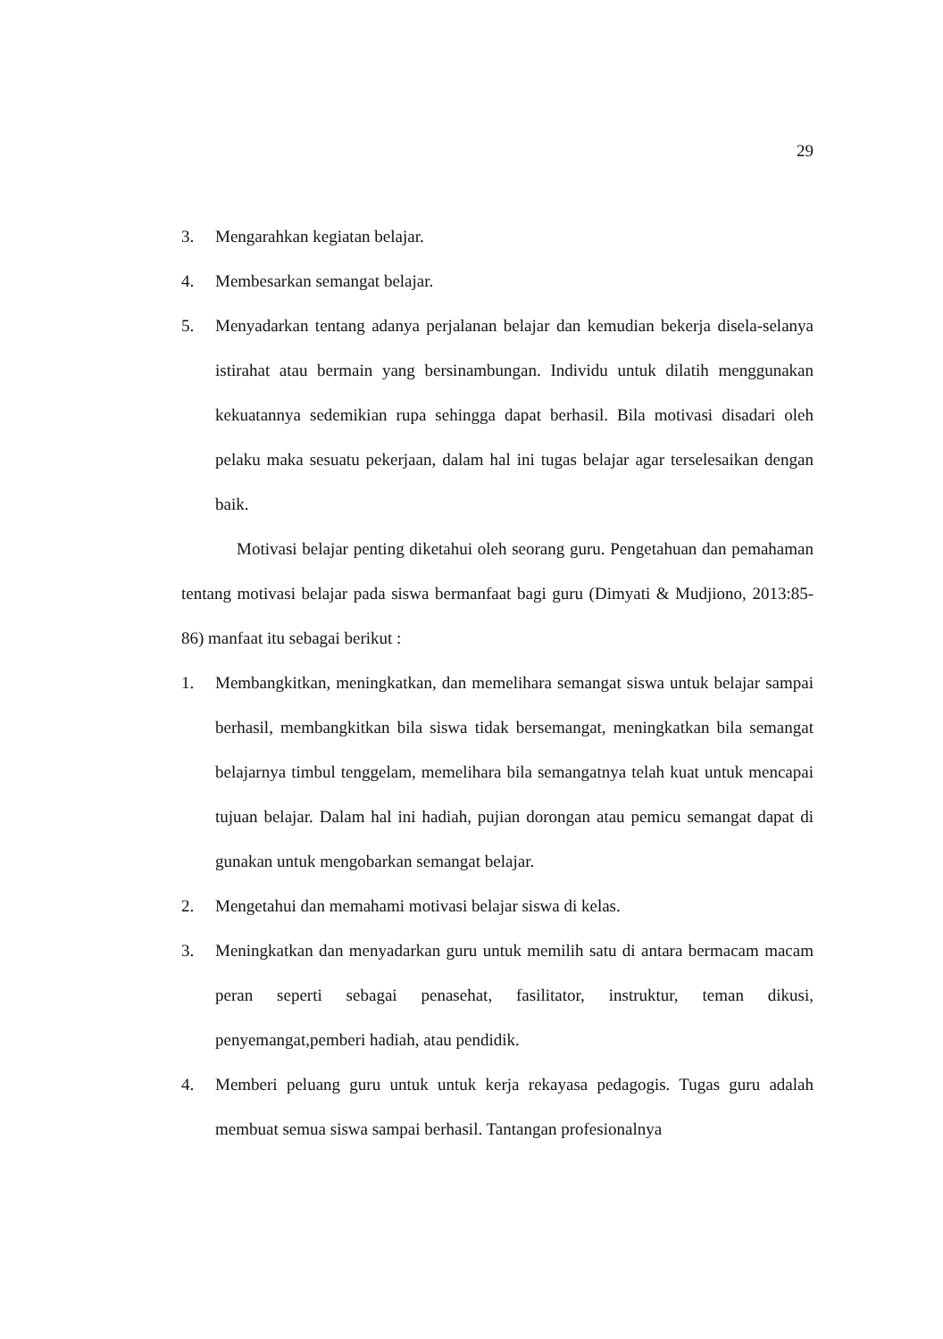29
3. Mengarahkan kegiatan belajar.
4. Membesarkan semangat belajar.
5. Menyadarkan tentang adanya perjalanan belajar dan kemudian bekerja disela-selanya istirahat atau bermain yang bersinambungan. Individu untuk dilatih menggunakan kekuatannya sedemikian rupa sehingga dapat berhasil. Bila motivasi disadari oleh pelaku maka sesuatu pekerjaan, dalam hal ini tugas belajar agar terselesaikan dengan baik.
Motivasi belajar penting diketahui oleh seorang guru. Pengetahuan dan pemahaman tentang motivasi belajar pada siswa bermanfaat bagi guru (Dimyati & Mudjiono, 2013:85-86) manfaat itu sebagai berikut :
1. Membangkitkan, meningkatkan, dan memelihara semangat siswa untuk belajar sampai berhasil, membangkitkan bila siswa tidak bersemangat, meningkatkan bila semangat belajarnya timbul tenggelam, memelihara bila semangatnya telah kuat untuk mencapai tujuan belajar. Dalam hal ini hadiah, pujian dorongan atau pemicu semangat dapat di gunakan untuk mengobarkan semangat belajar.
2. Mengetahui dan memahami motivasi belajar siswa di kelas.
3. Meningkatkan dan menyadarkan guru untuk memilih satu di antara bermacam macam peran seperti sebagai penasehat, fasilitator, instruktur, teman dikusi, penyemangat,pemberi hadiah, atau pendidik.
4. Memberi peluang guru untuk untuk kerja rekayasa pedagogis. Tugas guru adalah membuat semua siswa sampai berhasil. Tantangan profesionalnya